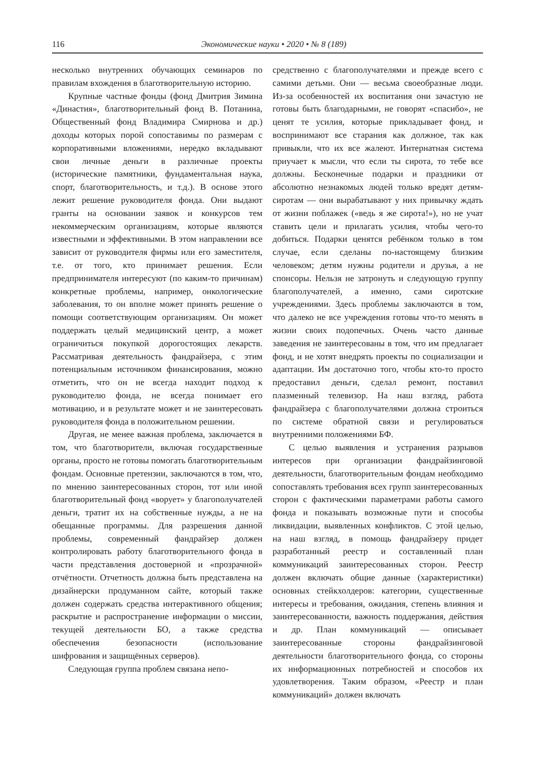116 Экономические науки • 2020 • № 8 (189)
несколько внутренних обучающих семинаров по правилам вхождения в благотворительную историю.
Крупные частные фонды (фонд Дмитрия Зимина «Династия», благотворительный фонд В. Потанина, Общественный фонд Владимира Смирнова и др.) доходы которых порой сопоставимы по размерам с корпоративными вложениями, нередко вкладывают свои личные деньги в различные проекты (исторические памятники, фундаментальная наука, спорт, благотворительность, и т.д.). В основе этого лежит решение руководителя фонда. Они выдают гранты на основании заявок и конкурсов тем некоммерческим организациям, которые являются известными и эффективными. В этом направлении все зависит от руководителя фирмы или его заместителя, т.е. от того, кто принимает решения. Если предпринимателя интересуют (по каким-то причинам) конкретные проблемы, например, онкологические заболевания, то он вполне может принять решение о помощи соответствующим организациям. Он может поддержать целый медицинский центр, а может ограничиться покупкой дорогостоящих лекарств. Рассматривая деятельность фандрайзера, с этим потенциальным источником финансирования, можно отметить, что он не всегда находит подход к руководителю фонда, не всегда понимает его мотивацию, и в результате может и не заинтересовать руководителя фонда в положительном решении.
Другая, не менее важная проблема, заключается в том, что благотворители, включая государственные органы, просто не готовы помогать благотворительным фондам. Основные претензии, заключаются в том, что, по мнению заинтересованных сторон, тот или иной благотворительный фонд «ворует» у благополучателей деньги, тратит их на собственные нужды, а не на обещанные программы. Для разрешения данной проблемы, современный фандрайзер должен контролировать работу благотворительного фонда в части представления достоверной и «прозрачной» отчётности. Отчетность должна быть представлена на дизайнерски продуманном сайте, который также должен содержать средства интерактивного общения; раскрытие и распространение информации о миссии, текущей деятельности БО, а также средства обеспечения безопасности (использование шифрования и защищённых серверов).
Следующая группа проблем связана непо-
средственно с благополучателями и прежде всего с самими детьми. Они — весьма своеобразные люди. Из-за особенностей их воспитания они зачастую не готовы быть благодарными, не говорят «спасибо», не ценят те усилия, которые прикладывает фонд, и воспринимают все старания как должное, так как привыкли, что их все жалеют. Интернатная система приучает к мысли, что если ты сирота, то тебе все должны. Бесконечные подарки и праздники от абсолютно незнакомых людей только вредят детям-сиротам — они вырабатывают у них привычку ждать от жизни поблажек («ведь я же сирота!»), но не учат ставить цели и прилагать усилия, чтобы чего-то добиться. Подарки ценятся ребёнком только в том случае, если сделаны по-настоящему близким человеком; детям нужны родители и друзья, а не спонсоры. Нельзя не затронуть и следующую группу благополучателей, а именно, сами сиротские учреждениями. Здесь проблемы заключаются в том, что далеко не все учреждения готовы что-то менять в жизни своих подопечных. Очень часто данные заведения не заинтересованы в том, что им предлагает фонд, и не хотят внедрять проекты по социализации и адаптации. Им достаточно того, чтобы кто-то просто предоставил деньги, сделал ремонт, поставил плазменный телевизор. На наш взгляд, работа фандрайзера с благополучателями должна строиться по системе обратной связи и регулироваться внутренними положениями БФ.
С целью выявления и устранения разрывов интересов при организации фандрайзинговой деятельности, благотворительным фондам необходимо сопоставлять требования всех групп заинтересованных сторон с фактическими параметрами работы самого фонда и показывать возможные пути и способы ликвидации, выявленных конфликтов. С этой целью, на наш взгляд, в помощь фандрайзеру придет разработанный реестр и составленный план коммуникаций заинтересованных сторон. Реестр должен включать общие данные (характеристики) основных стейкхолдеров: категории, существенные интересы и требования, ожидания, степень влияния и заинтересованности, важность поддержания, действия и др. План коммуникаций — описывает заинтересованные стороны фандрайзинговой деятельности благотворительного фонда, со стороны их информационных потребностей и способов их удовлетворения. Таким образом, «Реестр и план коммуникаций» должен включать